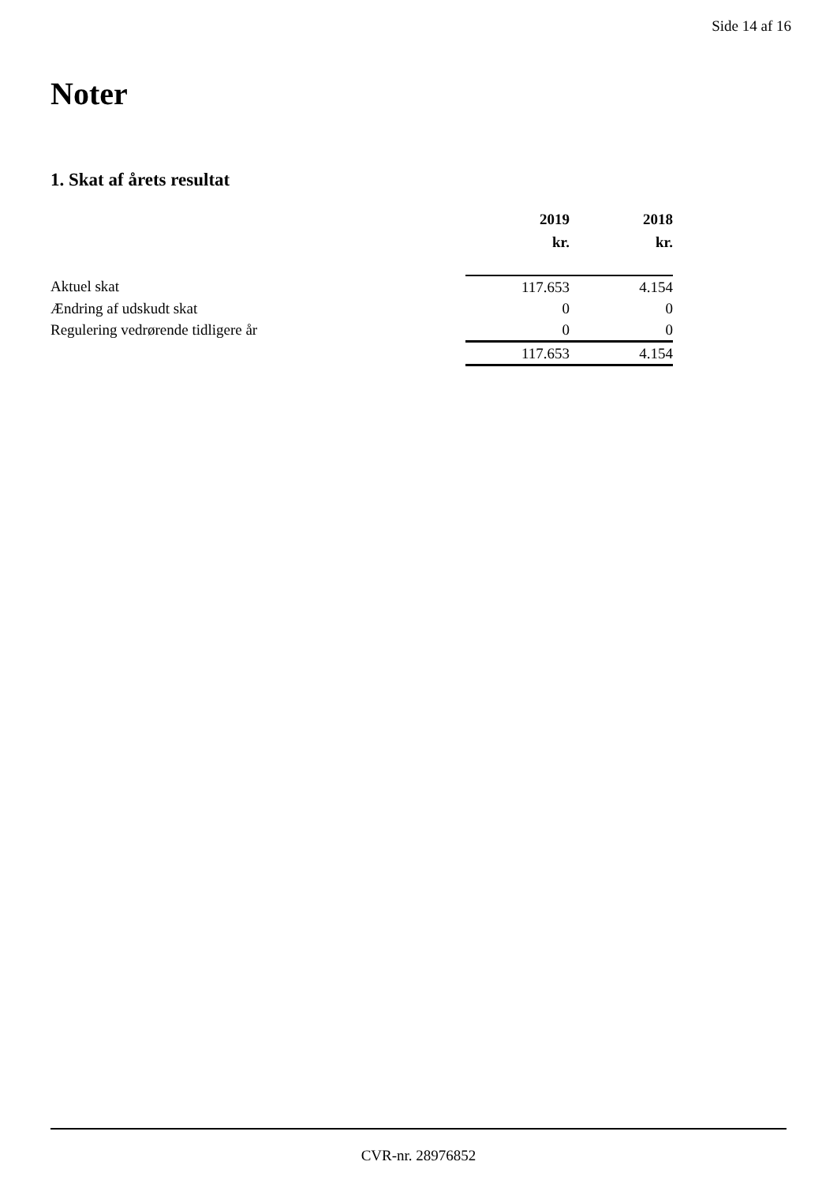Side 14 af 16
Noter
1. Skat af årets resultat
| | 2019 | 2018 |
| --- | --- | --- |
| | kr. | kr. |
| Aktuel skat | 117.653 | 4.154 |
| Ændring af udskudt skat | 0 | 0 |
| Regulering vedrørende tidligere år | 0 | 0 |
| | 117.653 | 4.154 |
CVR-nr. 28976852